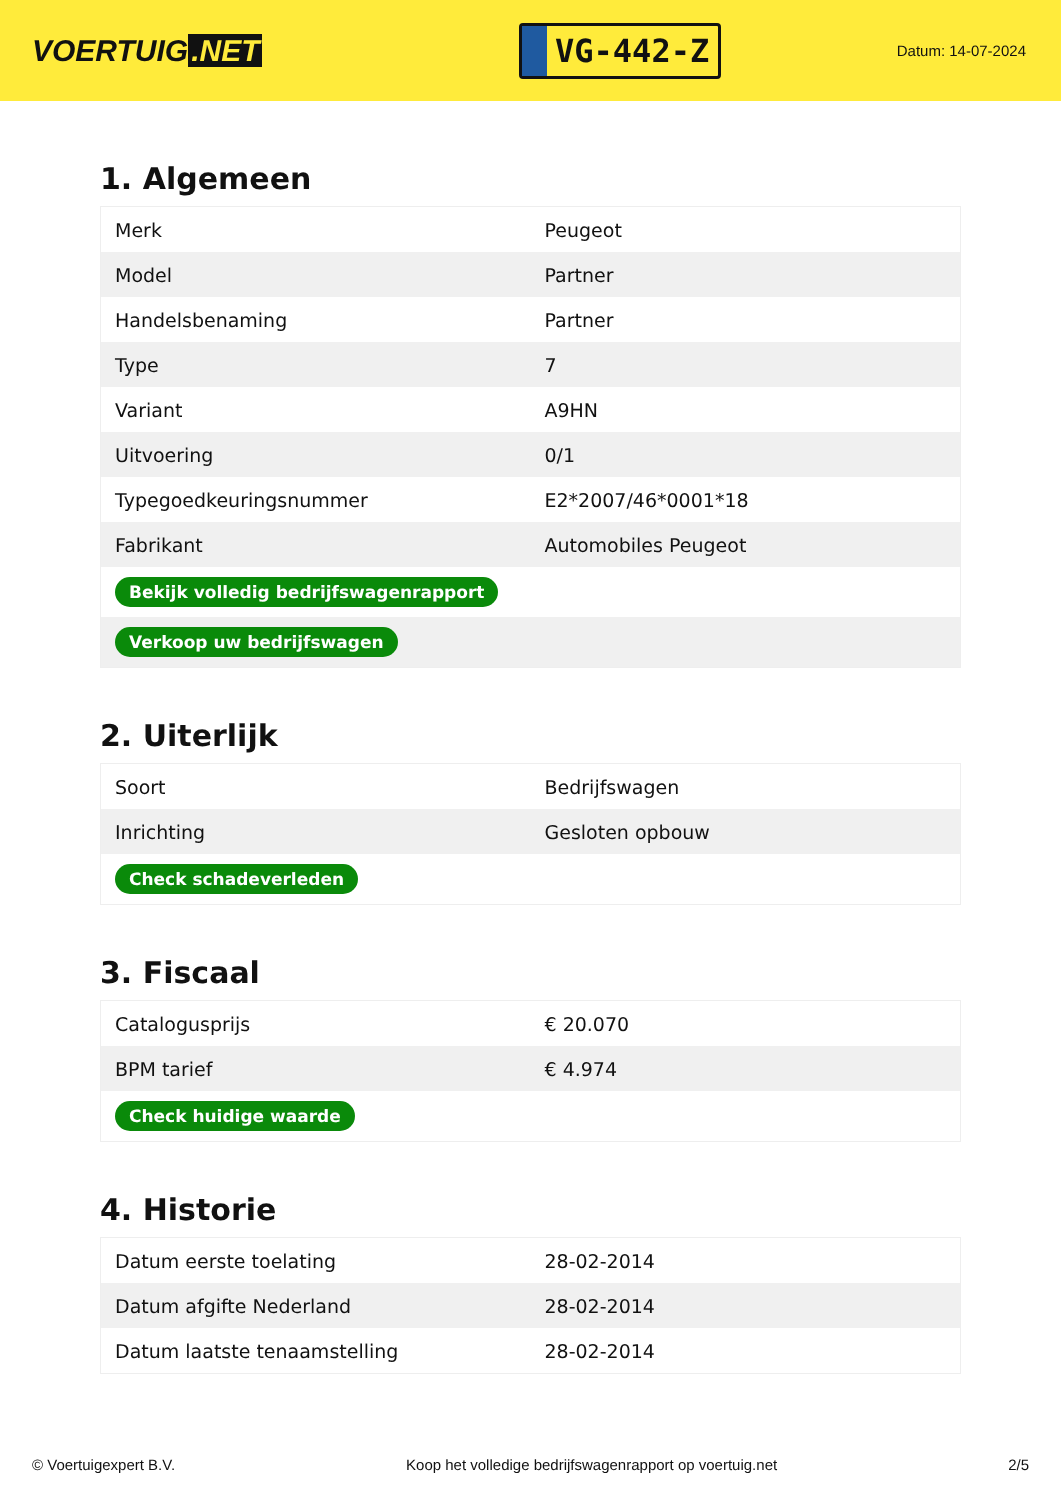VOERTUIG.NET
VG-442-Z
Datum: 14-07-2024
1. Algemeen
| Merk | Peugeot |
| Model | Partner |
| Handelsbenaming | Partner |
| Type | 7 |
| Variant | A9HN |
| Uitvoering | 0/1 |
| Typegoedkeuringsnummer | E2*2007/46*0001*18 |
| Fabrikant | Automobiles Peugeot |
| Bekijk volledig bedrijfswagenrapport | |
| Verkoop uw bedrijfswagen | |
2. Uiterlijk
| Soort | Bedrijfswagen |
| Inrichting | Gesloten opbouw |
| Check schadeverleden | |
3. Fiscaal
| Catalogusprijs | € 20.070 |
| BPM tarief | € 4.974 |
| Check huidige waarde | |
4. Historie
| Datum eerste toelating | 28-02-2014 |
| Datum afgifte Nederland | 28-02-2014 |
| Datum laatste tenaamstelling | 28-02-2014 |
© Voertuigexpert B.V. Koop het volledige bedrijfswagenrapport op voertuig.net 2/5